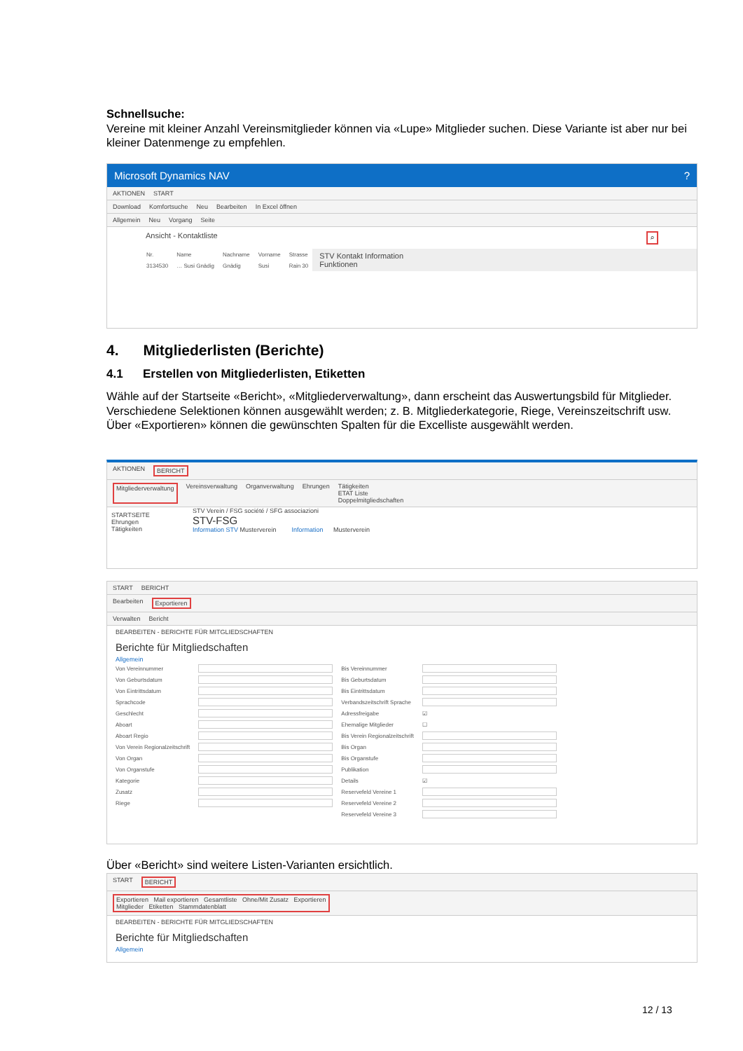Schnellsuche:
Vereine mit kleiner Anzahl Vereinsmitglieder können via «Lupe» Mitglieder suchen. Diese Variante ist aber nur bei kleiner Datenmenge zu empfehlen.
Microsoft Dynamics NAV?
AKTIONEN START
Download Komfortsuche Neu Bearbeiten In Excel öffnen
Allgemein Neu Vorgang Seite
Ansicht - Kontaktliste ⌕
| Nr. | Name | Nachname | Vorname | Strasse |
| --- | --- | --- | --- | --- |
| 3134530 | … Susi Gnädig | Gnädig | Susi | Rain 30 |
STV Kontakt Information
Funktionen
4. Mitgliederlisten (Berichte)
4.1 Erstellen von Mitgliederlisten, Etiketten
Wähle auf der Startseite «Bericht», «Mitgliederverwaltung», dann erscheint das Auswertungsbild für Mitglieder.
Verschiedene Selektionen können ausgewählt werden; z. B. Mitgliederkategorie, Riege, Vereinszeitschrift usw.
Über «Exportieren» können die gewünschten Spalten für die Excelliste ausgewählt werden.
AKTIONEN BERICHT
Mitgliederverwaltung Vereinsverwaltung Organverwaltung Ehrungen Tätigkeiten
ETAT Liste
Doppelmitgliedschaften
STARTSEITE
Ehrungen
Tätigkeiten
STV Verein / FSG société / SFG associazioni
STV-FSG
Information STV Musterverein Information Musterverein
START BERICHT
Bearbeiten Exportieren
Verwalten Bericht
BEARBEITEN - BERICHTE FÜR MITGLIEDSCHAFTEN
Berichte für Mitgliedschaften
Allgemein
| Von Vereinnummer | | Bis Vereinnummer | |
| Von Geburtsdatum | | Bis Geburtsdatum | |
| Von Eintrittsdatum | | Bis Eintrittsdatum | |
| Sprachcode | | Verbandszeitschrift Sprache | |
| Geschlecht | | Adressfreigabe | ☑ |
| Aboart | | Ehemalige Mitglieder | ☐ |
| Aboart Regio | | Bis Verein Regionalzeitschrift | |
| Von Verein Regionalzeitschrift | | Bis Organ | |
| Von Organ | | Bis Organstufe | |
| Von Organstufe | | Publikation | |
| Kategorie | | Details | ☑ |
| Zusatz | | Reservefeld Vereine 1 | |
| Riege | | Reservefeld Vereine 2 | |
| | | Reservefeld Vereine 3 | |
Über «Bericht» sind weitere Listen-Varianten ersichtlich.
START BERICHT
Exportieren Mail exportieren Gesamtliste Ohne/Mit Zusatz Exportieren
Mitglieder Etiketten Stammdatenblatt
BEARBEITEN - BERICHTE FÜR MITGLIEDSCHAFTEN
Berichte für Mitgliedschaften
Allgemein
12 / 13